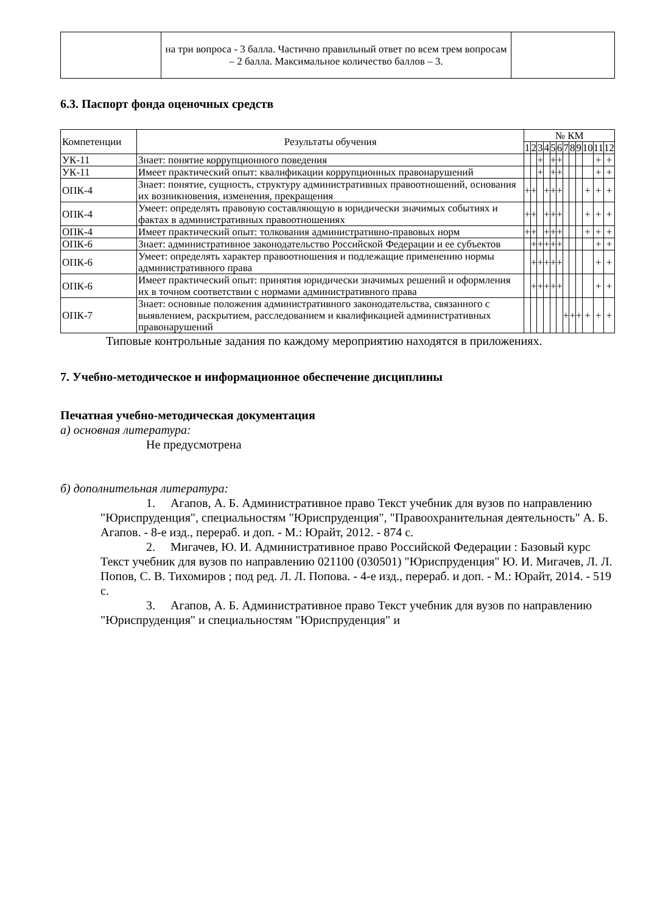| | на три вопроса - 3 балла. Частично правильный ответ по всем трем вопросам – 2 балла. Максимальное количество баллов – 3. | |
6.3. Паспорт фонда оценочных средств
| Компетенции | Результаты обучения | № КМ | | | | | | | | | | | |
| --- | --- | --- | --- | --- | --- | --- | --- | --- | --- | --- | --- | --- | --- |
| | | 1 | 2 | 3 | 4 | 5 | 6 | 7 | 8 | 9 | 10 | 11 | 12 |
| УК-11 | Знает: понятие коррупционного поведения | | | + | | + | + | | | | | + | + |
| УК-11 | Имеет практический опыт: квалификации коррупционных правонарушений | | | + | | + | + | | | | | + | + |
| ОПК-4 | Знает: понятие, сущность, структуру административных правоотношений, основания их возникновения, изменения, прекращения | + | + | | + | + | + | | | | + | + | + |
| ОПК-4 | Умеет: определять правовую составляющую в юридически значимых событиях и фактах в административных правоотношениях | + | + | | + | + | + | | | | + | + | + |
| ОПК-4 | Имеет практический опыт: толкования административно-правовых норм | + | + | | + | + | + | | | | + | + | + |
| ОПК-6 | Знает: административное законодательство Российской Федерации и ее субъектов | | + | + | + | + | + | | | | | + | + |
| ОПК-6 | Умеет: определять характер правоотношения и подлежащие применению нормы административного права | | + | + | + | + | + | | | | | + | + |
| ОПК-6 | Имеет практический опыт: принятия юридически значимых решений и оформления их в точном соответствии с нормами административного права | | + | + | + | + | + | | | | | + | + |
| ОПК-7 | Знает: основные положения административного законодательства, связанного с выявлением, раскрытием, расследованием и квалификацией административных правонарушений | | | | | | | + | + | + | + | + | + |
Типовые контрольные задания по каждому мероприятию находятся в приложениях.
7. Учебно-методическое и информационное обеспечение дисциплины
Печатная учебно-методическая документация
а) основная литература:
Не предусмотрена
б) дополнительная литература:
1. Агапов, А. Б. Административное право Текст учебник для вузов по направлению "Юриспруденция", специальностям "Юриспруденция", "Правоохранительная деятельность" А. Б. Агапов. - 8-е изд., перераб. и доп. - М.: Юрайт, 2012. - 874 с.
2. Мигачев, Ю. И. Административное право Российской Федерации : Базовый курс Текст учебник для вузов по направлению 021100 (030501) "Юриспруденция" Ю. И. Мигачев, Л. Л. Попов, С. В. Тихомиров ; под ред. Л. Л. Попова. - 4-е изд., перераб. и доп. - М.: Юрайт, 2014. - 519 с.
3. Агапов, А. Б. Административное право Текст учебник для вузов по направлению "Юриспруденция" и специальностям "Юриспруденция" и